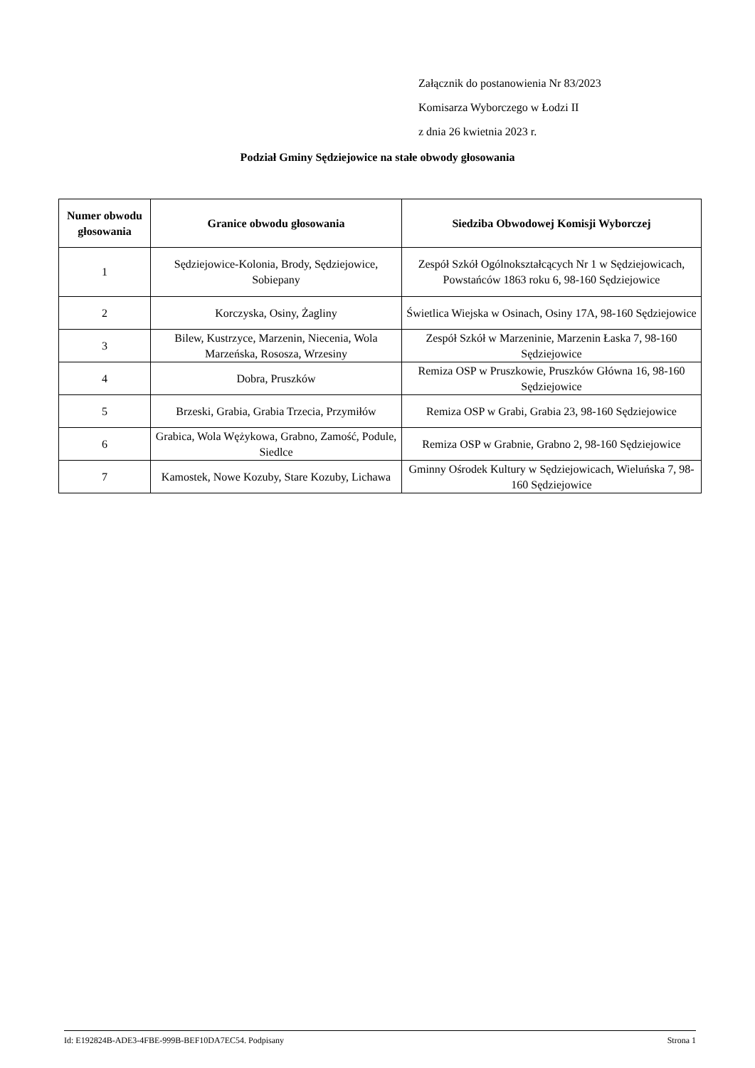Załącznik do postanowienia Nr 83/2023
Komisarza Wyborczego w Łodzi II
z dnia 26 kwietnia 2023 r.
Podział Gminy Sędziejowice na stałe obwody głosowania
| Numer obwodu głosowania | Granice obwodu głosowania | Siedziba Obwodowej Komisji Wyborczej |
| --- | --- | --- |
| 1 | Sędziejowice-Kolonia, Brody, Sędziejowice, Sobiepany | Zespół Szkół Ogólnokształcących Nr 1 w Sędziejowicach, Powstańców 1863 roku 6, 98-160 Sędziejowice |
| 2 | Korczyska, Osiny, Żagliny | Świetlica Wiejska w Osinach, Osiny 17A, 98-160 Sędziejowice |
| 3 | Bilew, Kustrzyce, Marzenin, Niecenia, Wola Marzeńska, Rososza, Wrzesiny | Zespół Szkół w Marzeninie, Marzenin Łaska 7, 98-160 Sędziejowice |
| 4 | Dobra, Pruszków | Remiza OSP w Pruszkowie, Pruszków Główna 16, 98-160 Sędziejowice |
| 5 | Brzeski, Grabia, Grabia Trzecia, Przymiłów | Remiza OSP w Grabi, Grabia 23, 98-160 Sędziejowice |
| 6 | Grabica, Wola Wężykowa, Grabno, Zamość, Podule, Siedlce | Remiza OSP w Grabnie, Grabno 2, 98-160 Sędziejowice |
| 7 | Kamostek, Nowe Kozuby, Stare Kozuby, Lichawa | Gminny Ośrodek Kultury w Sędziejowicach, Wieluńska 7, 98-160 Sędziejowice |
Id: E192824B-ADE3-4FBE-999B-BEF10DA7EC54. Podpisany Strona 1